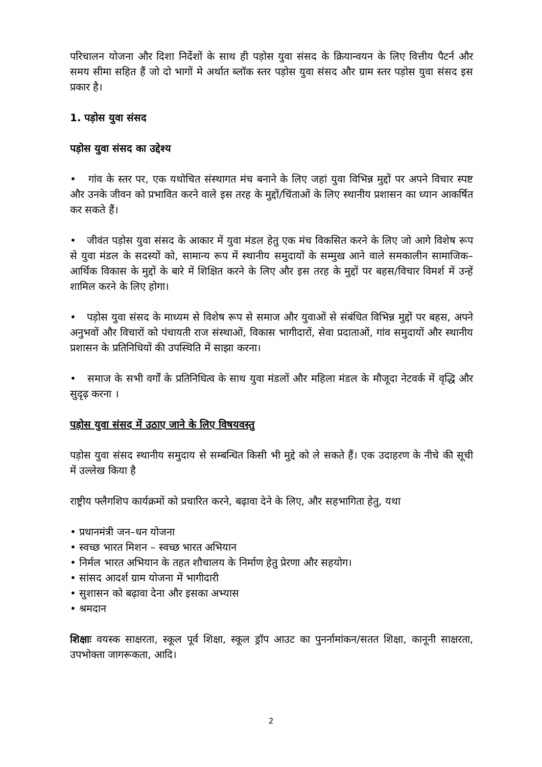परिचालन योजना और दिशा निर्देशों के साथ ही पड़ोस युवा संसद के क्रियान्वयन के लिए वित्तीय पैटर्न और समय सीमा सहित हैं जो दो भागों मे अर्थात ब्लॉक स्तर पड़ोस युवा संसद और ग्राम स्तर पड़ोस युवा संसद इस प्रकार है।
1. पड़ोस युवा संसद
पड़ोस युवा संसद का उद्देश्य
• गांव के स्तर पर, एक यथोचित संस्थागत मंच बनाने के लिए जहां युवा विभिन्न मुद्दों पर अपने विचार स्पष्ट और उनके जीवन को प्रभावित करने वाले इस तरह के मुद्दों/चिंताओं के लिए स्थानीय प्रशासन का ध्यान आकर्षित कर सकते हैं।
• जीवंत पड़ोस युवा संसद के आकार में युवा मंडल हेतु एक मंच विकसित करने के लिए जो आगे विशेष रूप से युवा मंडल के सदस्यों को, सामान्य रूप में स्थानीय समुदायों के सम्मुख आने वाले समकालीन सामाजिक–आर्थिक विकास के मुद्दों के बारे में शिक्षित करने के लिए और इस तरह के मुद्दों पर बहस/विचार विमर्श में उन्हें शामिल करने के लिए होगा।
• पड़ोस युवा संसद के माध्यम से विशेष रूप से समाज और युवाओं से संबंधित विभिन्न मुद्दों पर बहस, अपने अनुभवों और विचारों को पंचायती राज संस्थाओं, विकास भागीदारों, सेवा प्रदाताओं, गांव समुदायों और स्थानीय प्रशासन के प्रतिनिधियों की उपस्थिति में साझा करना।
• समाज के सभी वर्गों के प्रतिनिधित्व के साथ युवा मंडलों और महिला मंडल के मौजूदा नेटवर्क में वृद्धि और सुदृढ़ करना ।
पड़ोस युवा संसद में उठाए जाने के लिए विषयवस्तु
पड़ोस युवा संसद स्थानीय समुदाय से सम्बन्धित किसी भी मुद्दे को ले सकते हैं। एक उदाहरण के नीचे की सूची में उल्लेख किया है
राष्ट्रीय फ्लैगशिप कार्यक्रमों को प्रचारित करने, बढ़ावा देने के लिए, और सहभागिता हेतु, यथा
• प्रधानमंत्री जन–धन योजना
• स्वच्छ भारत मिशन – स्वच्छ भारत अभियान
• निर्मल भारत अभियान के तहत शौचालय के निर्माण हेतु प्रेरणा और सहयोग।
• सांसद आदर्श ग्राम योजना में भागीदारी
• सुशासन को बढ़ावा देना और इसका अभ्यास
• श्रमदान
शिक्षाः वयस्क साक्षरता, स्कूल पूर्व शिक्षा, स्कूल ड्रॉप आउट का पुनर्नामांकन/सतत शिक्षा, कानूनी साक्षरता, उपभोक्ता जागरूकता, आदि।
2